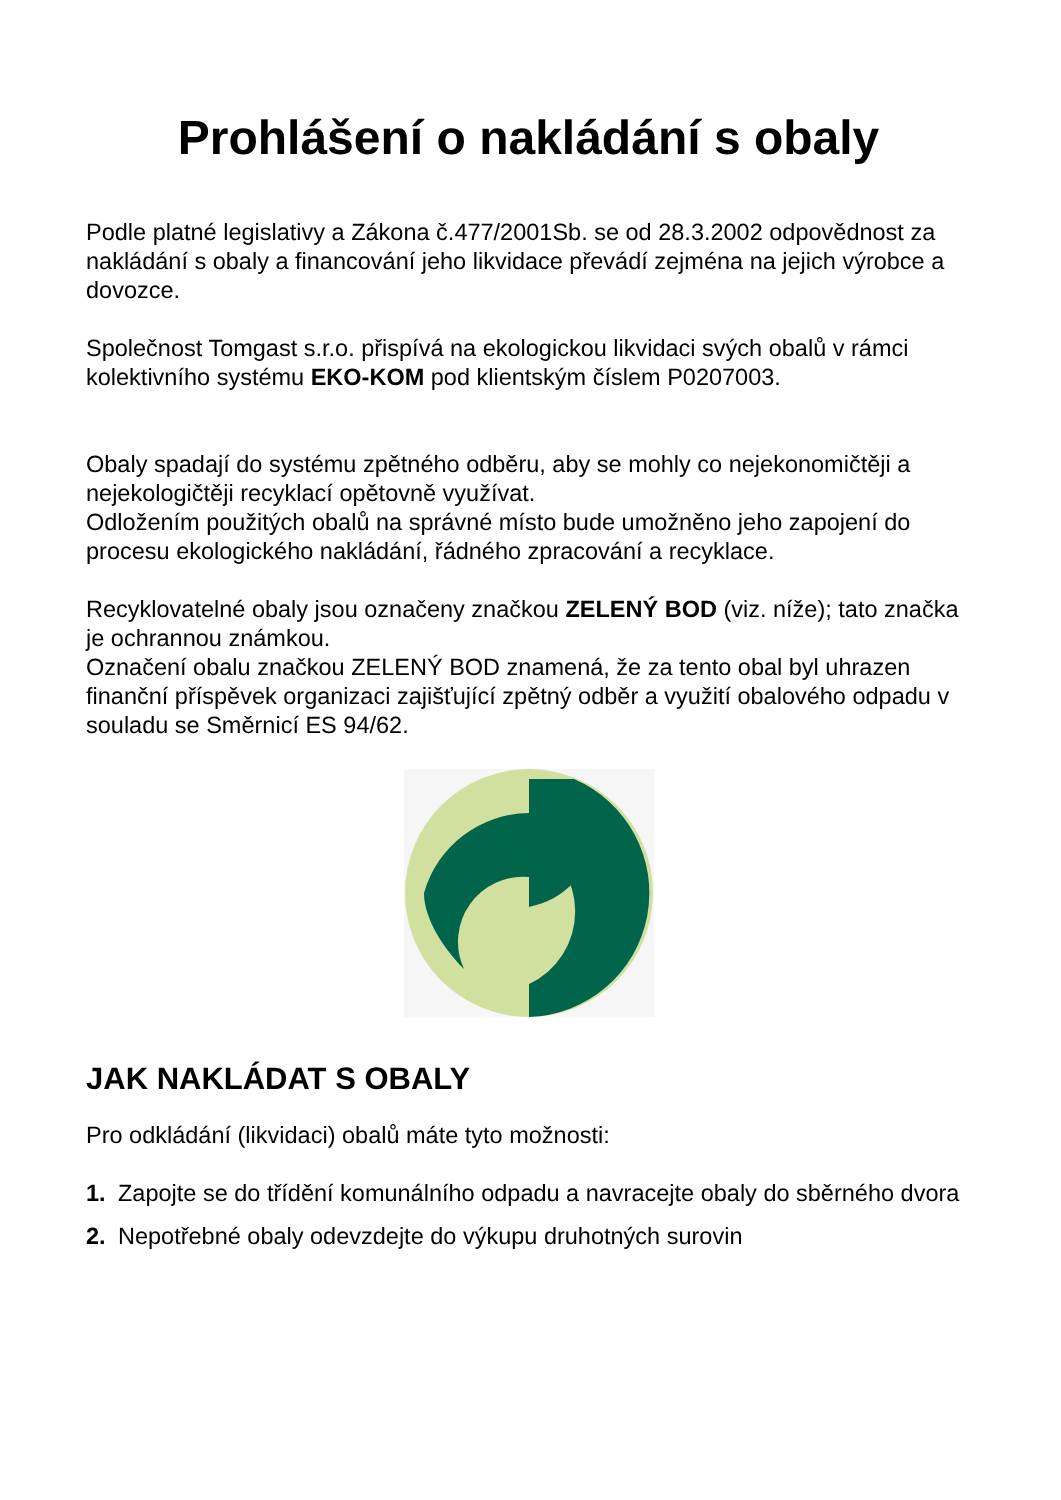Prohlášení o nakládání s obaly
Podle platné legislativy a Zákona č.477/2001Sb. se od 28.3.2002 odpovědnost za nakládání s obaly a financování jeho likvidace převádí zejména na jejich výrobce a dovozce.
Společnost Tomgast s.r.o. přispívá na ekologickou likvidaci svých obalů v rámci kolektivního systému EKO-KOM pod klientským číslem P0207003.
Obaly spadají do systému zpětného odběru, aby se mohly co nejekonomičtěji a nejekologičtěji recyklací opětovně využívat.
Odložením použitých obalů na správné místo bude umožněno jeho zapojení do procesu ekologického nakládání, řádného zpracování a recyklace.
Recyklovatelné obaly jsou označeny značkou ZELENÝ BOD (viz. níže); tato značka je ochrannou známkou.
Označení obalu značkou ZELENÝ BOD znamená, že za tento obal byl uhrazen finanční příspěvek organizaci zajišťující zpětný odběr a využití obalového odpadu v souladu se Směrnicí ES 94/62.
JAK NAKLÁDAT S OBALY
Pro odkládání (likvidaci) obalů máte tyto možnosti:
1. Zapojte se do třídění komunálního odpadu a navracejte obaly do sběrného dvora
2. Nepotřebné obaly odevzdejte do výkupu druhotných surovin